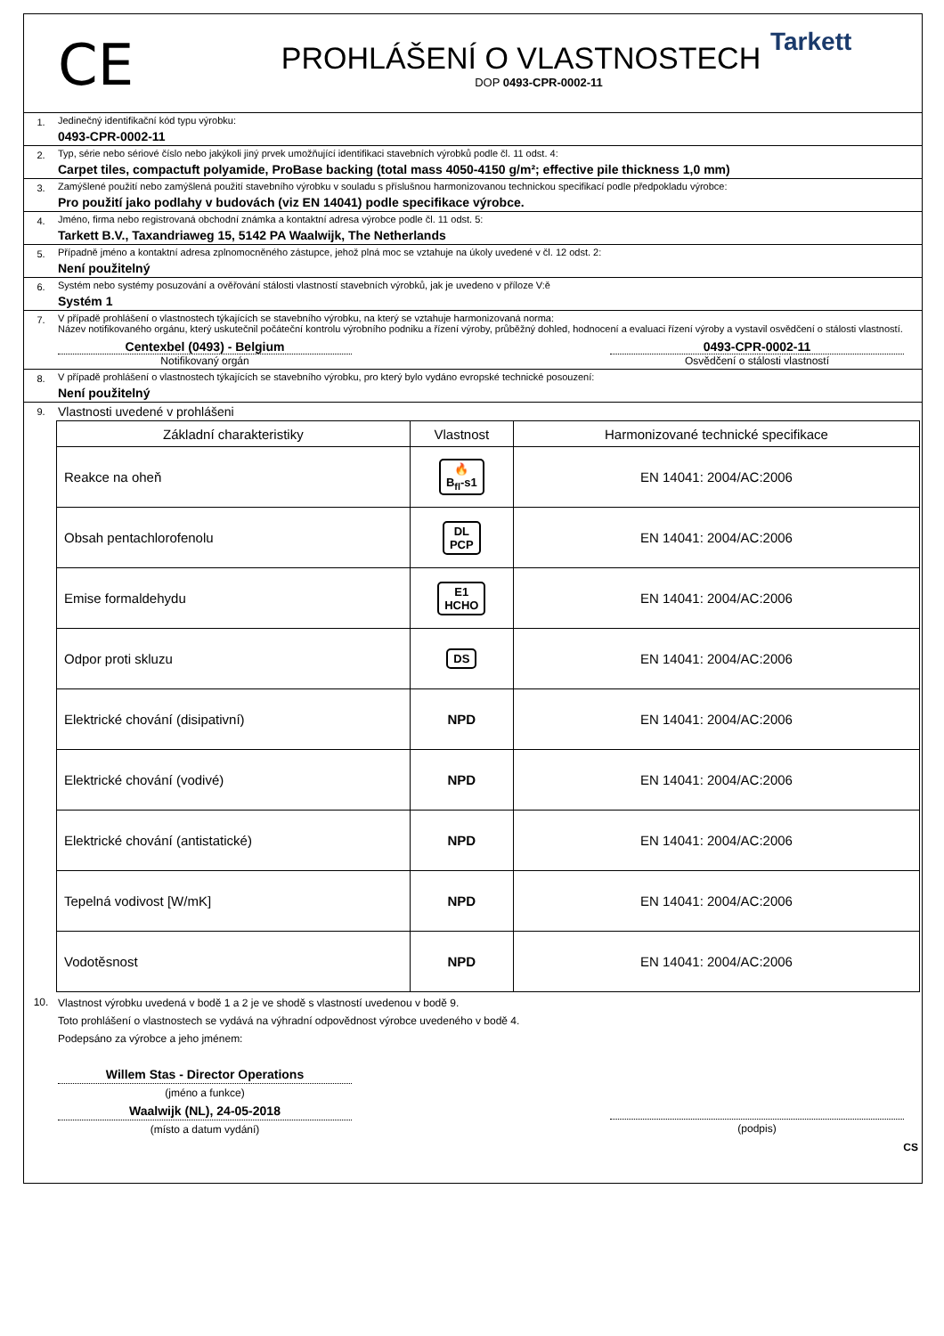CE
PROHLÁŠENÍ O VLASTNOSTECH
DOP 0493-CPR-0002-11
Tarkett
1. Jedinečný identifikační kód typu výrobku:
0493-CPR-0002-11
2. Typ, série nebo sériové číslo nebo jakýkoli jiný prvek umožňující identifikaci stavebních výrobků podle čl. 11 odst. 4:
Carpet tiles, compactuft polyamide, ProBase backing (total mass 4050-4150 g/m²; effective pile thickness 1,0 mm)
3. Zamýšlené použití nebo zamýšlená použití stavebního výrobku v souladu s příslušnou harmonizovanou technickou specifikací podle předpokladu výrobce:
Pro použití jako podlahy v budovách (viz EN 14041) podle specifikace výrobce.
4. Jméno, firma nebo registrovaná obchodní známka a kontaktní adresa výrobce podle čl. 11 odst. 5:
Tarkett B.V., Taxandriaweg 15, 5142 PA Waalwijk, The Netherlands
5. Případně jméno a kontaktní adresa zplnomocněného zástupce, jehož plná moc se vztahuje na úkoly uvedené v čl. 12 odst. 2:
Není použitelný
6. Systém nebo systémy posuzování a ověřování stálosti vlastností stavebních výrobků, jak je uvedeno v příloze V:ě
Systém 1
7. V případě prohlášení o vlastnostech týkajících se stavebního výrobku, na který se vztahuje harmonizovaná norma:
Název notifikovaného orgánu, který uskutečnil počáteční kontrolu výrobního podniku a řízení výroby, průběžný dohled, hodnocení a evaluaci řízení výroby a vystavil osvědčení o stálosti vlastností.
Centexbel (0493) - Belgium
Notifikovaný orgán
0493-CPR-0002-11
Osvědčení o stálosti vlastností
8. V případě prohlášení o vlastnostech týkajících se stavebního výrobku, pro který bylo vydáno evropské technické posouzení:
Není použitelný
9.
Vlastnosti uvedené v prohlášeni
| Základní charakteristiky | Vlastnost | Harmonizované technické specifikace |
| --- | --- | --- |
| Reakce na oheň | 🔥 B<sub>fl</sub>-s1 | EN 14041: 2004/AC:2006 |
| Obsah pentachlorofenolu | DL PCP | EN 14041: 2004/AC:2006 |
| Emise formaldehydu | E1 HCHO | EN 14041: 2004/AC:2006 |
| Odpor proti skluzu | DS | EN 14041: 2004/AC:2006 |
| Elektrické chování (disipativní) | NPD | EN 14041: 2004/AC:2006 |
| Elektrické chování (vodivé) | NPD | EN 14041: 2004/AC:2006 |
| Elektrické chování (antistatické) | NPD | EN 14041: 2004/AC:2006 |
| Tepelná vodivost [W/mK] | NPD | EN 14041: 2004/AC:2006 |
| Vodotěsnost | NPD | EN 14041: 2004/AC:2006 |
10.
Vlastnost výrobku uvedená v bodě 1 a 2 je ve shodě s vlastností uvedenou v bodě 9.
Toto prohlášení o vlastnostech se vydává na výhradní odpovědnost výrobce uvedeného v bodě 4.
Podepsáno za výrobce a jeho jménem:
Willem Stas - Director Operations
(jméno a funkce)
Waalwijk (NL), 24-05-2018
(místo a datum vydání)
(podpis)
CS